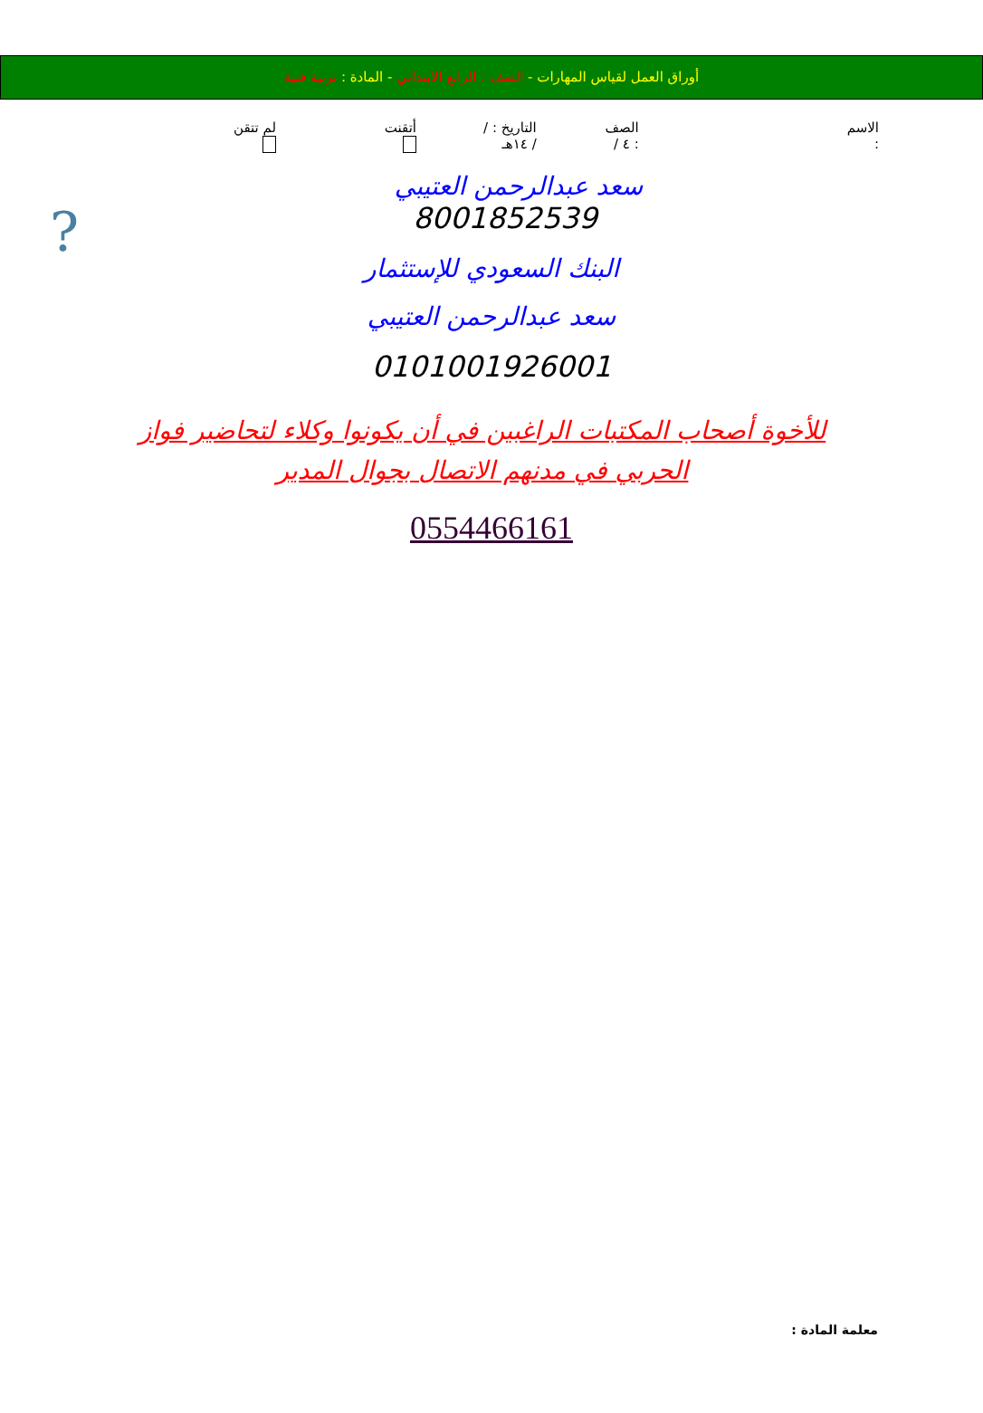أوراق العمل لقياس المهارات - الصف : الرابع الابتدائي - المادة : تربية فنية
الاسم : الصف : ٤ / التاريخ : / / ١٤هـ أتقنت لم تتقن
?
سعد عبدالرحمن العتيبي
8001852539
البنك السعودي للإستثمار
سعد عبدالرحمن العتيبي
0101001926001
للأخوة أصحاب المكتبات الراغبين في أن يكونوا وكلاء لتحاضير فواز الحربي في مدنهم الاتصال بجوال المدير
0554466161
معلمة المادة :